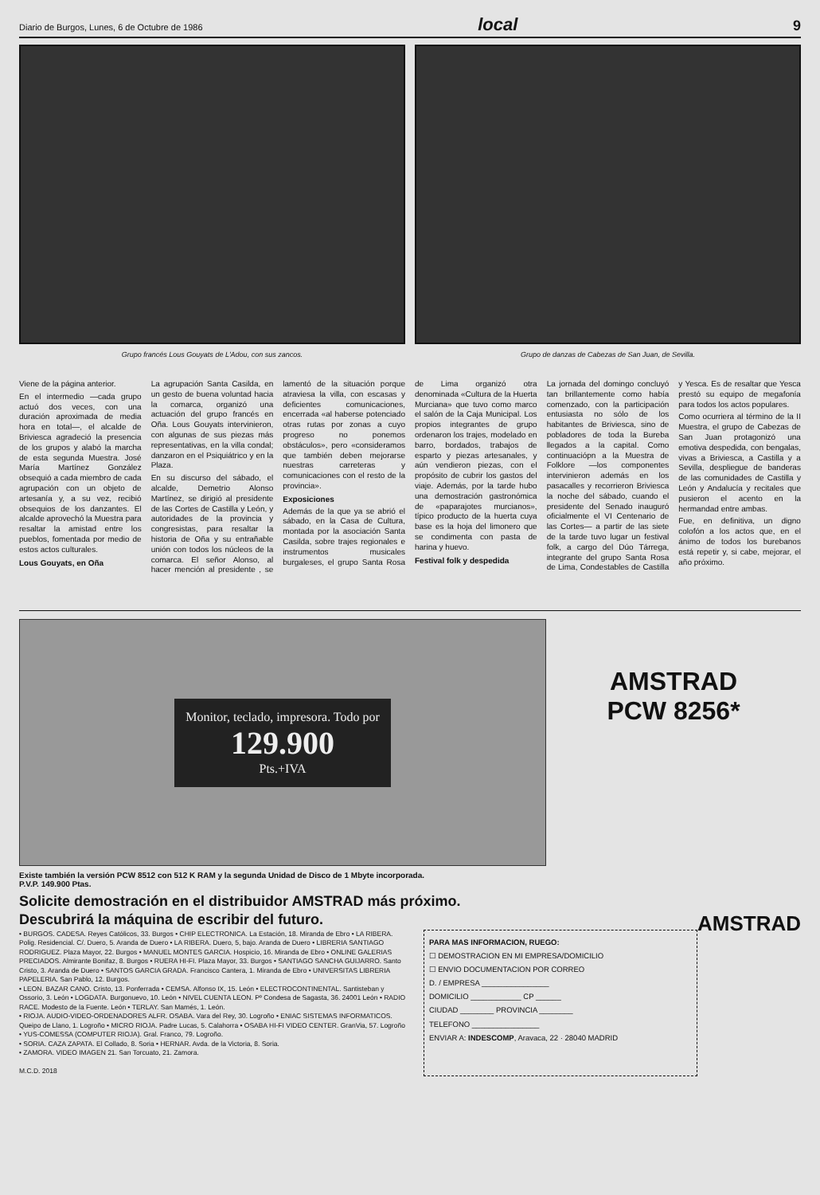Diario de Burgos, Lunes, 6 de Octubre de 1986 local 9
Grupo francés Lous Gouyats de L'Adou, con sus zancos.
Grupo de danzas de Cabezas de San Juan, de Sevilla.
Viene de la página anterior.
En el intermedio —cada grupo actuó dos veces, con una duración aproximada de media hora en total—, el alcalde de Briviesca agradeció la presencia de los grupos y alabó la marcha de esta segunda Muestra. José María Martínez González obsequió a cada miembro de cada agrupación con un objeto de artesanía y, a su vez, recibió obsequios de los danzantes. El alcalde aprovechó la Muestra para resaltar la amistad entre los pueblos, fomentada por medio de estos actos culturales.
Lous Gouyats, en Oña
La agrupación Santa Casilda, en un gesto de buena voluntad hacia la comarca, organizó una actuación del grupo francés en Oña. Lous Gouyats intervinieron, con algunas de sus piezas más representativas, en la villa condal; danzaron en el Psiquiátrico y en la Plaza.
En su discurso del sábado, el alcalde, Demetrio Alonso Martínez, se dirigió al presidente de las Cortes de Castilla y León, y autoridades de la provincia y congresistas, para resaltar la historia de Oña y su entrañable unión con todos los núcleos de la comarca. El señor Alonso, al hacer mención al presidente , se lamentó de la situación porque atraviesa la villa, con escasas y deficientes comunicaciones, encerrada «al haberse potenciado otras rutas por zonas a cuyo progreso no ponemos obstáculos», pero «consideramos que también deben mejorarse nuestras carreteras y comunicaciones con el resto de la provincia».
Exposiciones
Además de la que ya se abrió el sábado, en la Casa de Cultura, montada por la asociación Santa Casilda, sobre trajes regionales e instrumentos musicales burgaleses, el grupo Santa Rosa de Lima organizó otra denominada «Cultura de la Huerta Murciana» que tuvo como marco el salón de la Caja Municipal. Los propios integrantes de grupo ordenaron los trajes, modelado en barro, bordados, trabajos de esparto y piezas artesanales, y aún vendieron piezas, con el propósito de cubrir los gastos del viaje. Además, por la tarde hubo una demostración gastronómica de «paparajotes murcianos», típico producto de la huerta cuya base es la hoja del limonero que se condimenta con pasta de harina y huevo.
Festival folk y despedida
La jornada del domingo concluyó tan brillantemente como había comenzado, con la participación entusiasta no sólo de los habitantes de Briviesca, sino de pobladores de toda la Bureba llegados a la capital. Como continuaciópn a la Muestra de Folklore —los componentes intervinieron además en los pasacalles y recorrieron Briviesca la noche del sábado, cuando el presidente del Senado inauguró oficialmente el VI Centenario de las Cortes— a partir de las siete de la tarde tuvo lugar un festival folk, a cargo del Dúo Tárrega, integrante del grupo Santa Rosa de Lima, Condestables de Castilla y Yesca. Es de resaltar que Yesca prestó su equipo de megafonía para todos los actos populares.
Como ocurriera al término de la II Muestra, el grupo de Cabezas de San Juan protagonizó una emotiva despedida, con bengalas, vivas a Briviesca, a Castilla y a Sevilla, despliegue de banderas de las comunidades de Castilla y León y Andalucía y recitales que pusieron el acento en la hermandad entre ambas.
Fue, en definitiva, un digno colofón a los actos que, en el ánimo de todos los burebanos está repetir y, si cabe, mejorar, el año próximo.
Monitor, teclado, impresora. Todo por
129.900
Pts.+IVA
AMSTRAD
PCW 8256*
Existe también la versión PCW 8512 con 512 K RAM y la segunda Unidad de Disco de 1 Mbyte incorporada.
P.V.P. 149.900 Ptas.
Solicite demostración en el distribuidor AMSTRAD más próximo.
Descubrirá la máquina de escribir del futuro. AMSTRAD
• BURGOS. CADESA. Reyes Católicos, 33. Burgos • CHIP ELECTRONICA. La Estación, 18. Miranda de Ebro • LA RIBERA. Polig. Residencial. C/. Duero, 5. Aranda de Duero • LA RIBERA. Duero, 5, bajo. Aranda de Duero • LIBRERIA SANTIAGO RODRIGUEZ. Plaza Mayor, 22. Burgos • MANUEL MONTES GARCIA. Hospicio, 16. Miranda de Ebro • ONLINE GALERIAS PRECIADOS. Almirante Bonifaz, 8. Burgos • RUERA HI-FI. Plaza Mayor, 33. Burgos • SANTIAGO SANCHA GUIJARRO. Santo Cristo, 3. Aranda de Duero • SANTOS GARCIA GRADA. Francisco Cantera, 1. Miranda de Ebro • UNIVERSITAS LIBRERIA PAPELERIA. San Pablo, 12. Burgos.
• LEON. BAZAR CANO. Cristo, 13. Ponferrada • CEMSA. Alfonso IX, 15. León • ELECTROCONTINENTAL. Santisteban y Ossorio, 3. León • LOGDATA. Burgonuevo, 10. León • NIVEL CUENTA LEON. Pº Condesa de Sagasta, 36. 24001 León • RADIO RACE. Modesto de la Fuente. León • TERLAY. San Mamés, 1. León.
• RIOJA. AUDIO-VIDEO-ORDENADORES ALFR. OSABA. Vara del Rey, 30. Logroño • ENIAC SISTEMAS INFORMATICOS. Queipo de Llano, 1. Logroño • MICRO RIOJA. Padre Lucas, 5. Calahorra • OSABA HI-FI VIDEO CENTER. GranVia, 57. Logroño • YUS-COMESSA (COMPUTER RIOJA). Gral. Franco, 79. Logroño.
• SORIA. CAZA ZAPATA. El Collado, 8. Soria • HERNAR. Avda. de la Victoria, 8. Soria.
• ZAMORA. VIDEO IMAGEN 21. San Torcuato, 21. Zamora.
M.C.D. 2018
PARA MAS INFORMACION, RUEGO:
☐ DEMOSTRACION EN MI EMPRESA/DOMICILIO
☐ ENVIO DOCUMENTACION POR CORREO
D. / EMPRESA ________________
DOMICILIO ____________ CP ______
CIUDAD ________ PROVINCIA ________
TELEFONO ________________
ENVIAR A: INDESCOMP, Aravaca, 22 · 28040 MADRID